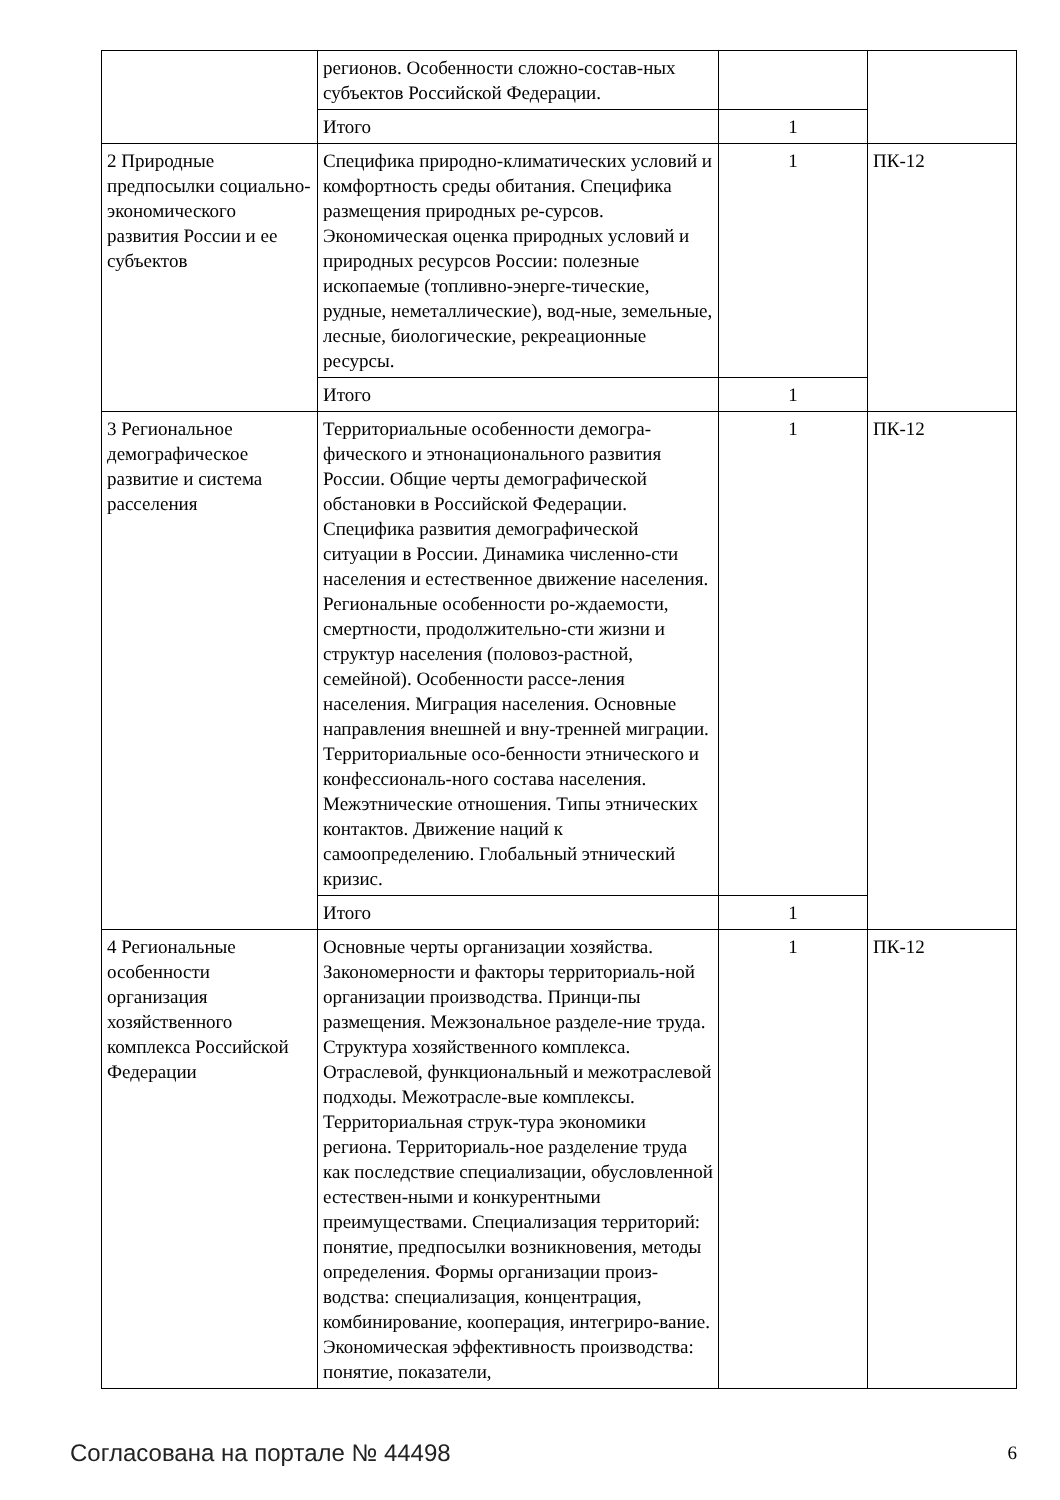| | регионов. Особенности сложно-состав-ных субъектов Российской Федерации. | | |
| | Итого | 1 | |
| 2 Природные предпосылки социально-экономического развития России и ее субъектов | Специфика природно-климатических условий и комфортность среды обитания. Специфика размещения природных ре-сурсов. Экономическая оценка природных условий и природных ресурсов России: полезные ископаемые (топливно-энерге-тические, рудные, неметаллические), вод-ные, земельные, лесные, биологические, рекреационные ресурсы. | 1 | ПК-12 |
| | Итого | 1 | |
| 3 Региональное демографическое развитие и система расселения | Территориальные особенности демогра-фического и этнонационального развития России. Общие черты демографической обстановки в Российской Федерации. Специфика развития демографической ситуации в России. Динамика численно-сти населения и естественное движение населения. Региональные особенности ро-ждаемости, смертности, продолжительно-сти жизни и структур населения (половоз-растной, семейной). Особенности рассе-ления населения. Миграция населения. Основные направления внешней и вну-тренней миграции. Территориальные осо-бенности этнического и конфессиональ-ного состава населения. Межэтнические отношения. Типы этнических контактов. Движение наций к самоопределению. Глобальный этнический кризис. | 1 | ПК-12 |
| | Итого | 1 | |
| 4 Региональные особенности организация хозяйственного комплекса Российской Федерации | Основные черты организации хозяйства. Закономерности и факторы территориаль-ной организации производства. Принци-пы размещения. Межзональное разделе-ние труда. Структура хозяйственного комплекса. Отраслевой, функциональный и межотраслевой подходы. Межотрасле-вые комплексы. Территориальная струк-тура экономики региона. Территориаль-ное разделение труда как последствие специализации, обусловленной естествен-ными и конкурентными преимуществами. Специализация территорий: понятие, предпосылки возникновения, методы определения. Формы организации произ-водства: специализация, концентрация, комбинирование, кооперация, интегриро-вание. Экономическая эффективность производства: понятие, показатели, | 1 | ПК-12 |
Согласована на портале № 44498 6